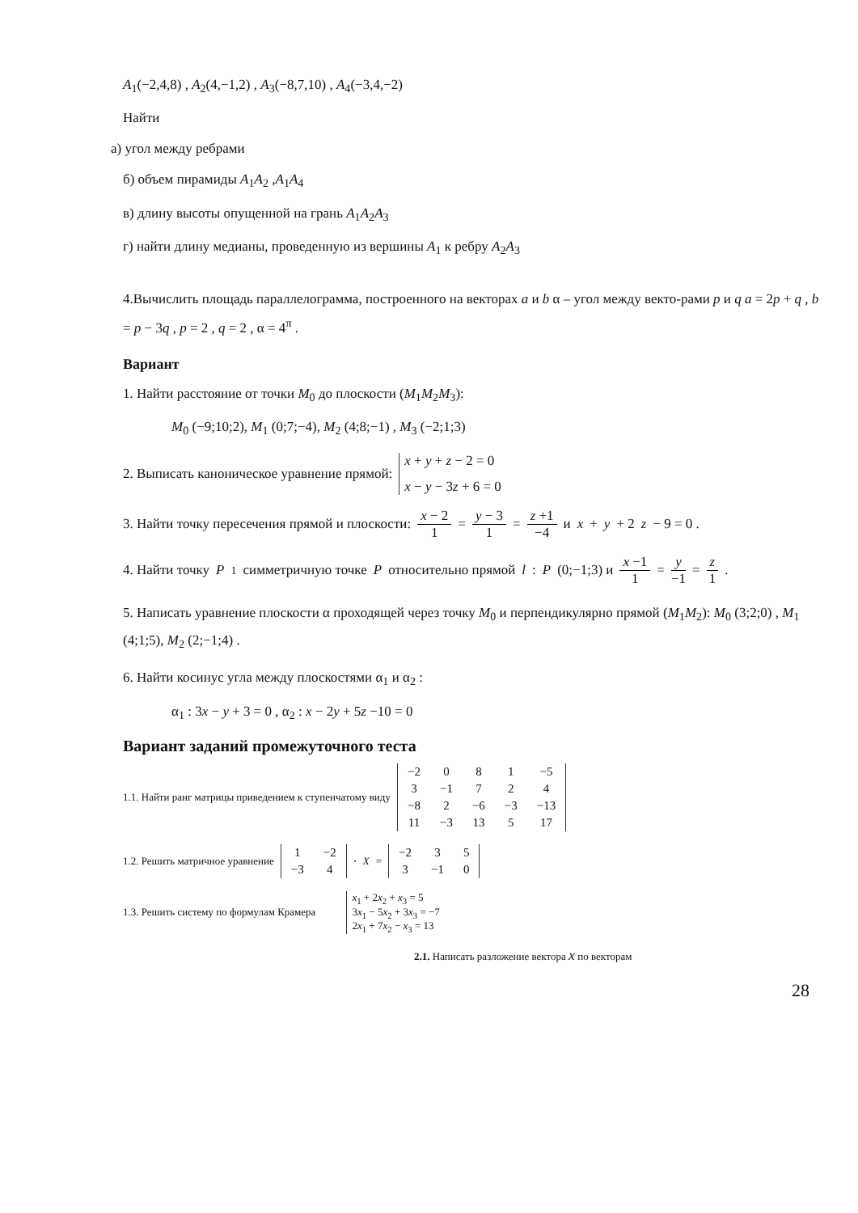A<sub>1</sub>(−2,4,8) , A<sub>2</sub>(4,−1,2) , A<sub>3</sub>(−8,7,10) , A<sub>4</sub>(−3,4,−2)
Найти
а) угол между ребрами
б) объем пирамиды A<sub>1</sub>A<sub>2</sub> ,A<sub>1</sub>A<sub>4</sub>
в) длину высоты опущенной на грань A<sub>1</sub>A<sub>2</sub>A<sub>3</sub>
г) найти длину медианы, проведенную из вершины A<sub>1</sub> к ребру A<sub>2</sub>A<sub>3</sub>
4.Вычислить площадь параллелограмма, построенного на векторах a и b α – угол между векто-рами p и q a = 2p + q , b = p − 3q , p = 2 , q = 2 , α = 4<sup>π</sup> .
Вариант
1. Найти расстояние от точки M<sub>0</sub> до плоскости (M<sub>1</sub>M<sub>2</sub>M<sub>3</sub>):
M<sub>0</sub> (−9;10;2), M<sub>1</sub> (0;7;−4), M<sub>2</sub> (4;8;−1) , M<sub>3</sub> (−2;1;3)
2. Выписать каноническое уравнение прямой:
x + y + z − 2 = 0
x − y − 3z + 6 = 0
3. Найти точку пересечения прямой и плоскости: x − 2 1 = y − 3 1 = z +1 −4 и x + y + 2 z − 9 = 0 .
4. Найти точку P<sub>1</sub> симметричную точке P относительно прямой l : P (0;−1;3) и x −1 1 = y −1 = z 1.
5. Написать уравнение плоскости α проходящей через точку M<sub>0</sub> и перпендикулярно прямой (M<sub>1</sub>M<sub>2</sub>): M<sub>0</sub> (3;2;0) , M<sub>1</sub> (4;1;5), M<sub>2</sub> (2;−1;4) .
6. Найти косинус угла между плоскостями α<sub>1</sub> и α<sub>2</sub> :
α<sub>1</sub> : 3x − y + 3 = 0 , α<sub>2</sub> : x − 2y + 5z −10 = 0
Вариант заданий промежуточного теста
1.1. Найти ранг матрицы приведением к ступенчатому виду
| −2 | 0 | 8 | 1 | −5 |
| 3 | −1 | 7 | 2 | 4 |
| −8 | 2 | −6 | −3 | −13 |
| 11 | −3 | 13 | 5 | 17 |
1.2. Решить матричное уравнение
| 1 | −2 |
| −3 | 4 |
⋅ X =
| −2 | 3 | 5 |
| 3 | −1 | 0 |
1.3. Решить систему по формулам Крамера
x<sub>1</sub> + 2x<sub>2</sub> + x<sub>3</sub> = 5
3x<sub>1</sub> − 5x<sub>2</sub> + 3x<sub>3</sub> = −7
2x<sub>1</sub> + 7x<sub>2</sub> − x<sub>3</sub> = 13
2.1. Написать разложение вектора x по векторам
28